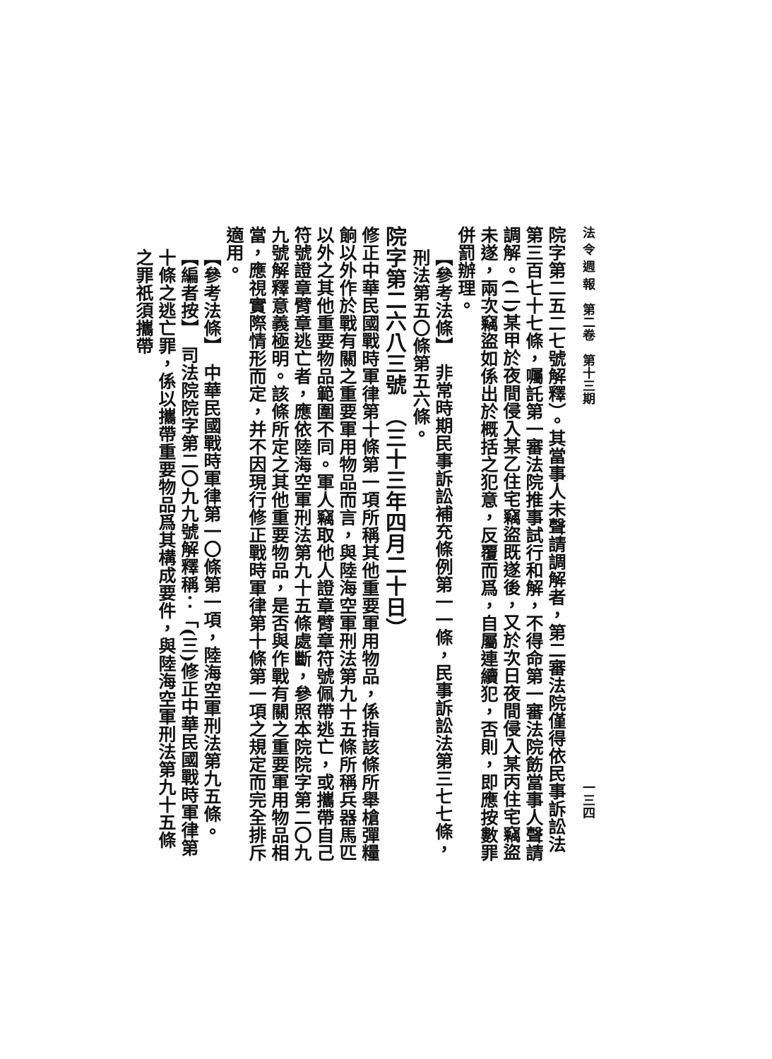法 令 週 報　第二卷　第十三期 一三四
院字第二五二七號解釋）。其當事人未聲請調解者，第二審法院僅得依民事訴訟法第三百七十七條，囑託第一審法院推事試行和解，不得命第一審法院飭當事人聲請調解。(二)某甲於夜間侵入某乙住宅竊盜既遂後，又於次日夜間侵入某丙住宅竊盜未遂，兩次竊盜如係出於概括之犯意，反覆而爲，自屬連續犯，否則，即應按數罪併罰辦理。
【參考法條】　非常時期民事訴訟補充條例第一一條，民事訴訟法第三七七條，刑法第五〇條第五六條。
院字第二六八三號　（三十三年四月二十日）
修正中華民國戰時軍律第十條第一項所稱其他重要軍用物品，係指該條所舉槍彈糧餉以外作於戰有關之重要軍用物品而言，與陸海空軍刑法第九十五條所稱兵器馬匹以外之其他重要物品範圍不同。軍人竊取他人證章臂章符號佩帶逃亡，或攜帶自己符號證章臂章逃亡者，應依陸海空軍刑法第九十五條處斷，參照本院院字第二〇九九號解釋意義極明。該條所定之其他重要物品，是否與作戰有關之重要軍用物品相當，應視實際情形而定，并不因現行修正戰時軍律第十條第一項之規定而完全排斥適用。
【參考法條】　中華民國戰時軍律第一〇條第一項，陸海空軍刑法第九五條。
【編者按】　司法院院字第二〇九九號解釋稱：「(三)修正中華民國戰時軍律第十條之逃亡罪，係以攜帶重要物品爲其構成要件，與陸海空軍刑法第九十五條之罪祇須攜帶